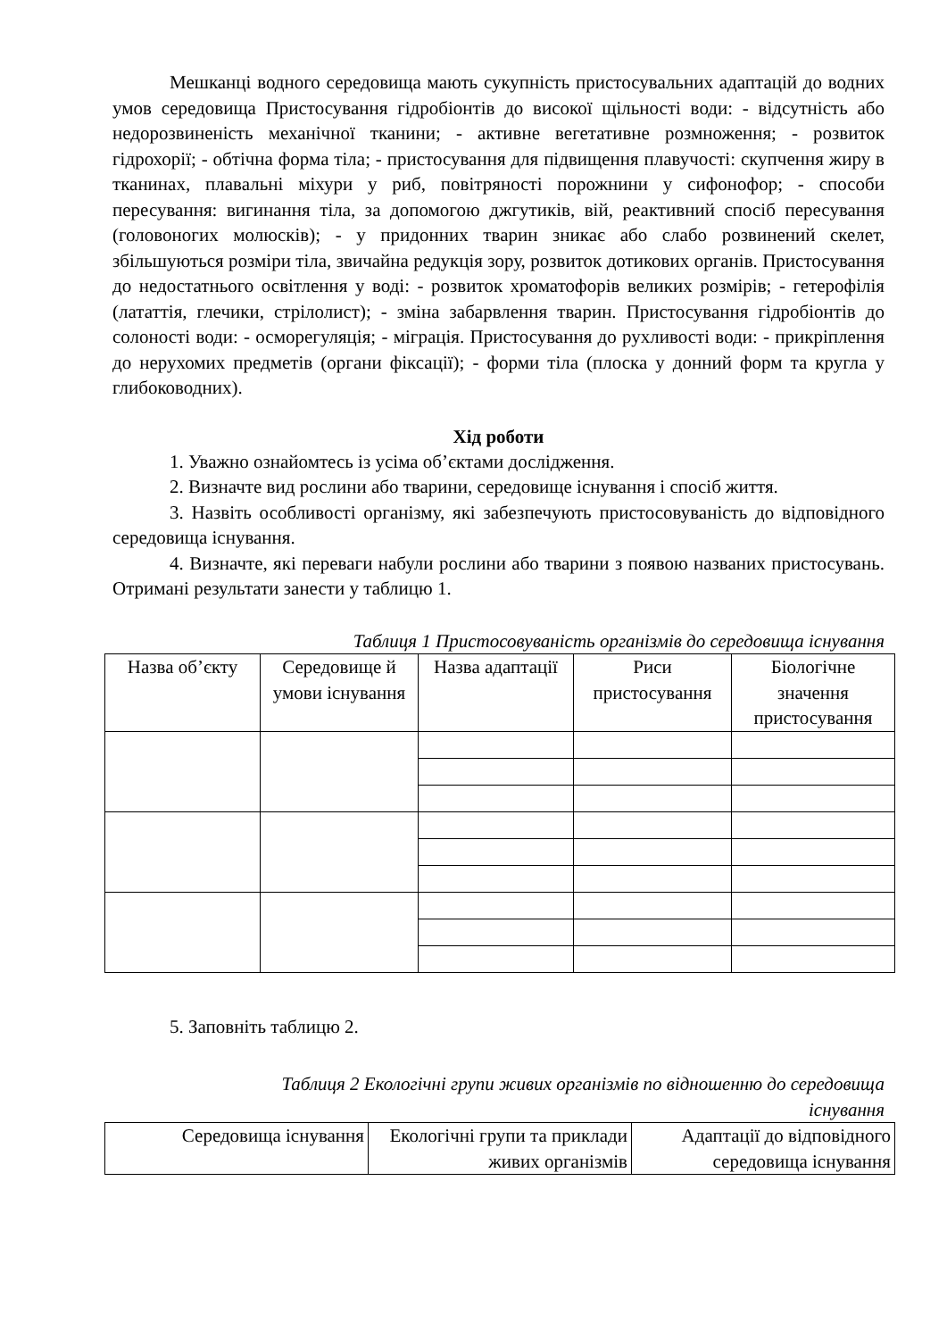Мешканці водного середовища мають сукупність пристосувальних адаптацій до водних умов середовища Пристосування гідробіонтів до високої щільності води: - відсутність або недорозвиненість механічної тканини; - активне вегетативне розмноження; - розвиток гідрохорії; - обтічна форма тіла; - пристосування для підвищення плавучості: скупчення жиру в тканинах, плавальні міхури у риб, повітряності порожнини у сифонофор; - способи пересування: вигинання тіла, за допомогою джгутиків, вій, реактивний спосіб пересування (головоногих молюсків); - у придонних тварин зникає або слабо розвинений скелет, збільшуються розміри тіла, звичайна редукція зору, розвиток дотикових органів. Пристосування до недостатнього освітлення у воді: - розвиток хроматофорів великих розмірів; - гетерофілія (лататтія, глечики, стрілолист); - зміна забарвлення тварин. Пристосування гідробіонтів до солоності води: - осморегуляція; - міграція. Пристосування до рухливості води: - прикріплення до нерухомих предметів (органи фіксації); - форми тіла (плоска у донний форм та кругла у глибоководних).
Хід роботи
1. Уважно ознайомтесь із усіма об’єктами дослідження.
2. Визначте вид рослини або тварини, середовище існування і спосіб життя.
3. Назвіть особливості організму, які забезпечують пристосовуваність до відповідного середовища існування.
4. Визначте, які переваги набули рослини або тварини з появою названих пристосувань. Отримані результати занести у таблицю 1.
Таблиця 1 Пристосовуваність організмів до середовища існування
| Назва об’єкту | Середовище й умови існування | Назва адаптації | Риси пристосування | Біологічне значення пристосування |
| --- | --- | --- | --- | --- |
5. Заповніть таблицю 2.
Таблиця 2 Екологічні групи живих організмів по відношенню до середовища існування
| Середовища існування | Екологічні групи та приклади живих організмів | Адаптації до відповідного середовища існування |
| --- | --- | --- |